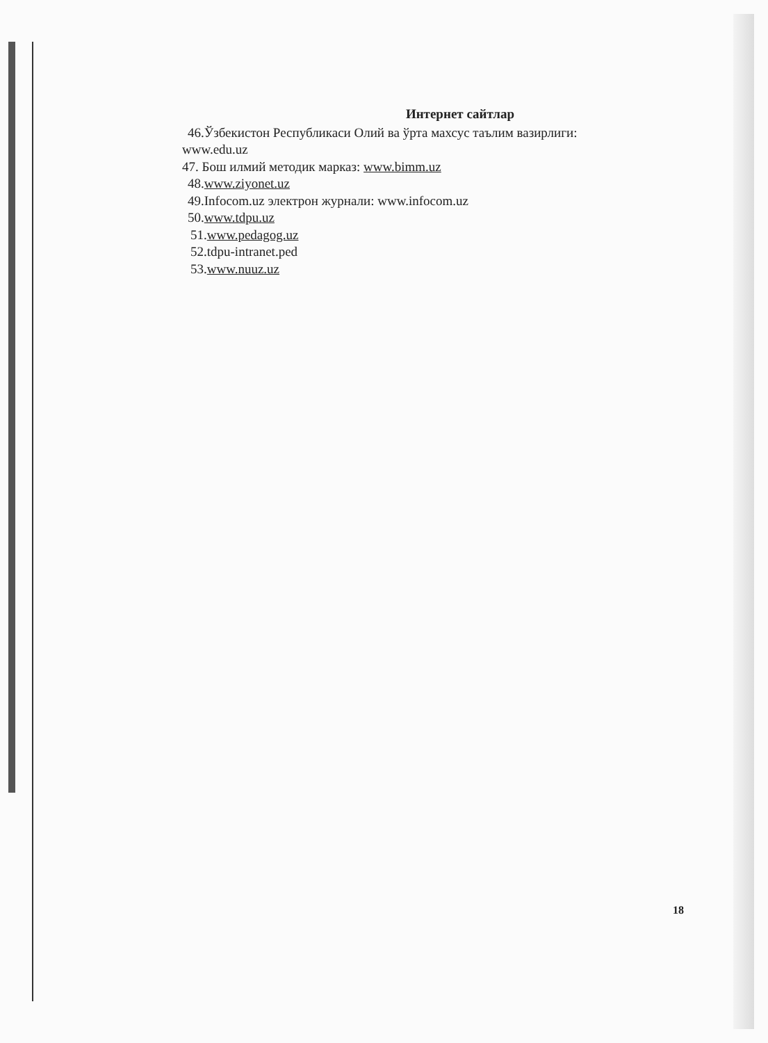Интернет сайтлар
46.Ўзбекистон Республикаси Олий ва ўрта махсус таълим вазирлиги:
www.edu.uz
47. Бош илмий методик марказ: www.bimm.uz
48.www.ziyonet.uz
49.Infocom.uz электрон журнали: www.infocom.uz
50.www.tdpu.uz
51.www.pedagog.uz
52.tdpu-intranet.ped
53.www.nuuz.uz
18